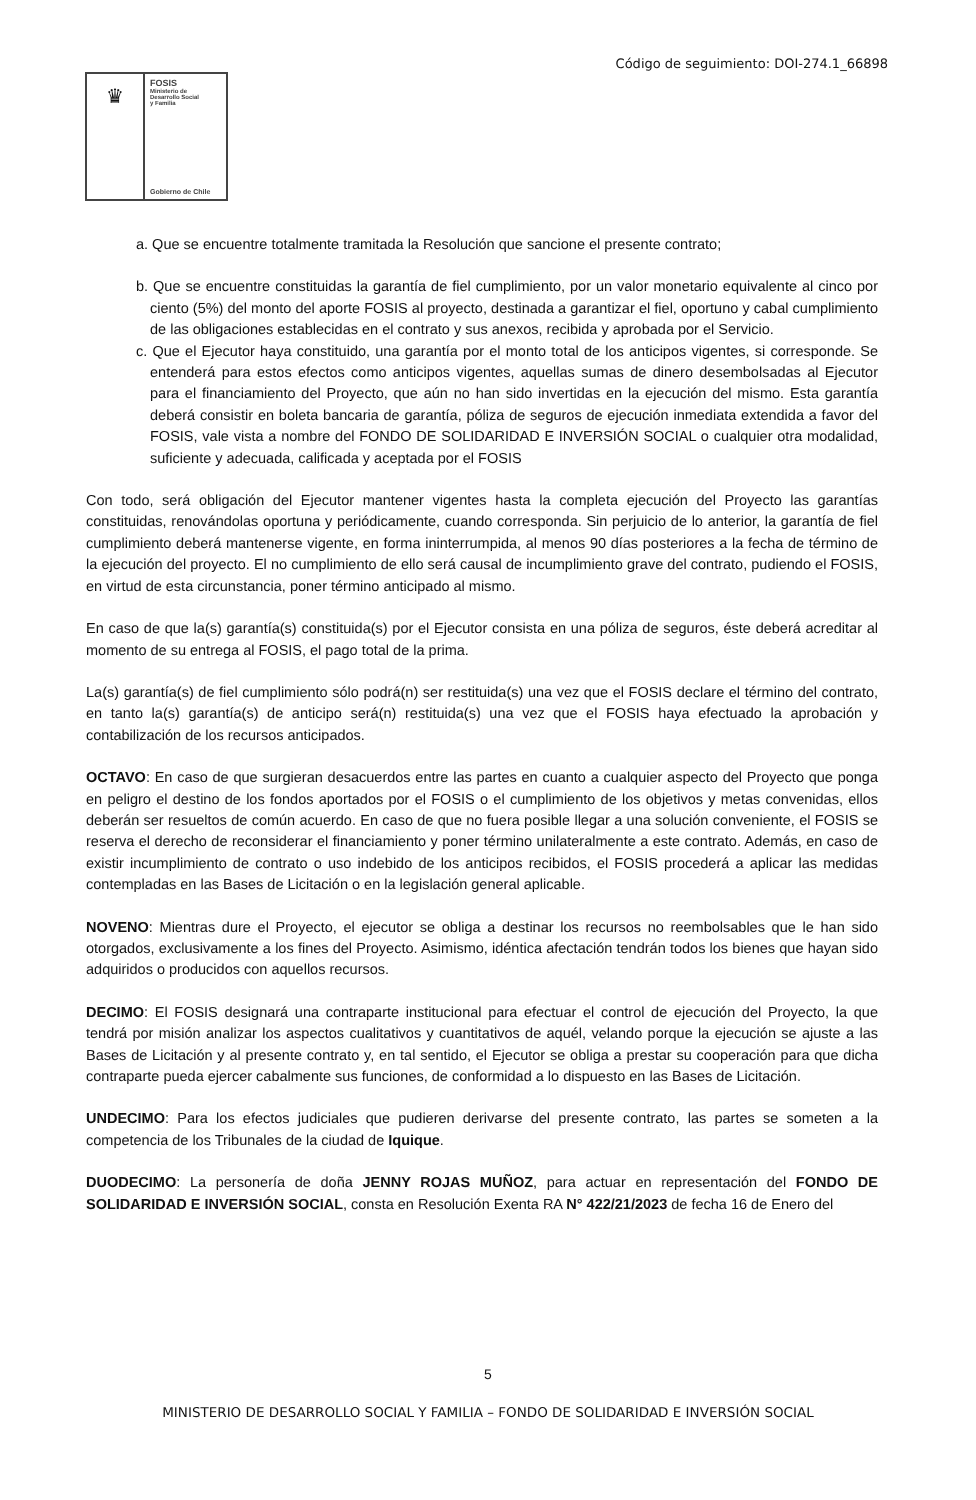Código de seguimiento: DOI-274.1_66898
♛
FOSIS
Ministerio de
Desarrollo Social
y Familia
Gobierno de Chile
a. Que se encuentre totalmente tramitada la Resolución que sancione el presente contrato;
b. Que se encuentre constituidas la garantía de fiel cumplimiento, por un valor monetario equivalente al cinco por ciento (5%) del monto del aporte FOSIS al proyecto, destinada a garantizar el fiel, oportuno y cabal cumplimiento de las obligaciones establecidas en el contrato y sus anexos, recibida y aprobada por el Servicio.
c. Que el Ejecutor haya constituido, una garantía por el monto total de los anticipos vigentes, si corresponde. Se entenderá para estos efectos como anticipos vigentes, aquellas sumas de dinero desembolsadas al Ejecutor para el financiamiento del Proyecto, que aún no han sido invertidas en la ejecución del mismo. Esta garantía deberá consistir en boleta bancaria de garantía, póliza de seguros de ejecución inmediata extendida a favor del FOSIS, vale vista a nombre del FONDO DE SOLIDARIDAD E INVERSIÓN SOCIAL o cualquier otra modalidad, suficiente y adecuada, calificada y aceptada por el FOSIS
Con todo, será obligación del Ejecutor mantener vigentes hasta la completa ejecución del Proyecto las garantías constituidas, renovándolas oportuna y periódicamente, cuando corresponda. Sin perjuicio de lo anterior, la garantía de fiel cumplimiento deberá mantenerse vigente, en forma ininterrumpida, al menos 90 días posteriores a la fecha de término de la ejecución del proyecto. El no cumplimiento de ello será causal de incumplimiento grave del contrato, pudiendo el FOSIS, en virtud de esta circunstancia, poner término anticipado al mismo.
En caso de que la(s) garantía(s) constituida(s) por el Ejecutor consista en una póliza de seguros, éste deberá acreditar al momento de su entrega al FOSIS, el pago total de la prima.
La(s) garantía(s) de fiel cumplimiento sólo podrá(n) ser restituida(s) una vez que el FOSIS declare el término del contrato, en tanto la(s) garantía(s) de anticipo será(n) restituida(s) una vez que el FOSIS haya efectuado la aprobación y contabilización de los recursos anticipados.
OCTAVO: En caso de que surgieran desacuerdos entre las partes en cuanto a cualquier aspecto del Proyecto que ponga en peligro el destino de los fondos aportados por el FOSIS o el cumplimiento de los objetivos y metas convenidas, ellos deberán ser resueltos de común acuerdo. En caso de que no fuera posible llegar a una solución conveniente, el FOSIS se reserva el derecho de reconsiderar el financiamiento y poner término unilateralmente a este contrato. Además, en caso de existir incumplimiento de contrato o uso indebido de los anticipos recibidos, el FOSIS procederá a aplicar las medidas contempladas en las Bases de Licitación o en la legislación general aplicable.
NOVENO: Mientras dure el Proyecto, el ejecutor se obliga a destinar los recursos no reembolsables que le han sido otorgados, exclusivamente a los fines del Proyecto. Asimismo, idéntica afectación tendrán todos los bienes que hayan sido adquiridos o producidos con aquellos recursos.
DECIMO: El FOSIS designará una contraparte institucional para efectuar el control de ejecución del Proyecto, la que tendrá por misión analizar los aspectos cualitativos y cuantitativos de aquél, velando porque la ejecución se ajuste a las Bases de Licitación y al presente contrato y, en tal sentido, el Ejecutor se obliga a prestar su cooperación para que dicha contraparte pueda ejercer cabalmente sus funciones, de conformidad a lo dispuesto en las Bases de Licitación.
UNDECIMO: Para los efectos judiciales que pudieren derivarse del presente contrato, las partes se someten a la competencia de los Tribunales de la ciudad de Iquique.
DUODECIMO: La personería de doña JENNY ROJAS MUÑOZ, para actuar en representación del FONDO DE SOLIDARIDAD E INVERSIÓN SOCIAL, consta en Resolución Exenta RA N° 422/21/2023 de fecha 16 de Enero del
5
MINISTERIO DE DESARROLLO SOCIAL Y FAMILIA – FONDO DE SOLIDARIDAD E INVERSIÓN SOCIAL